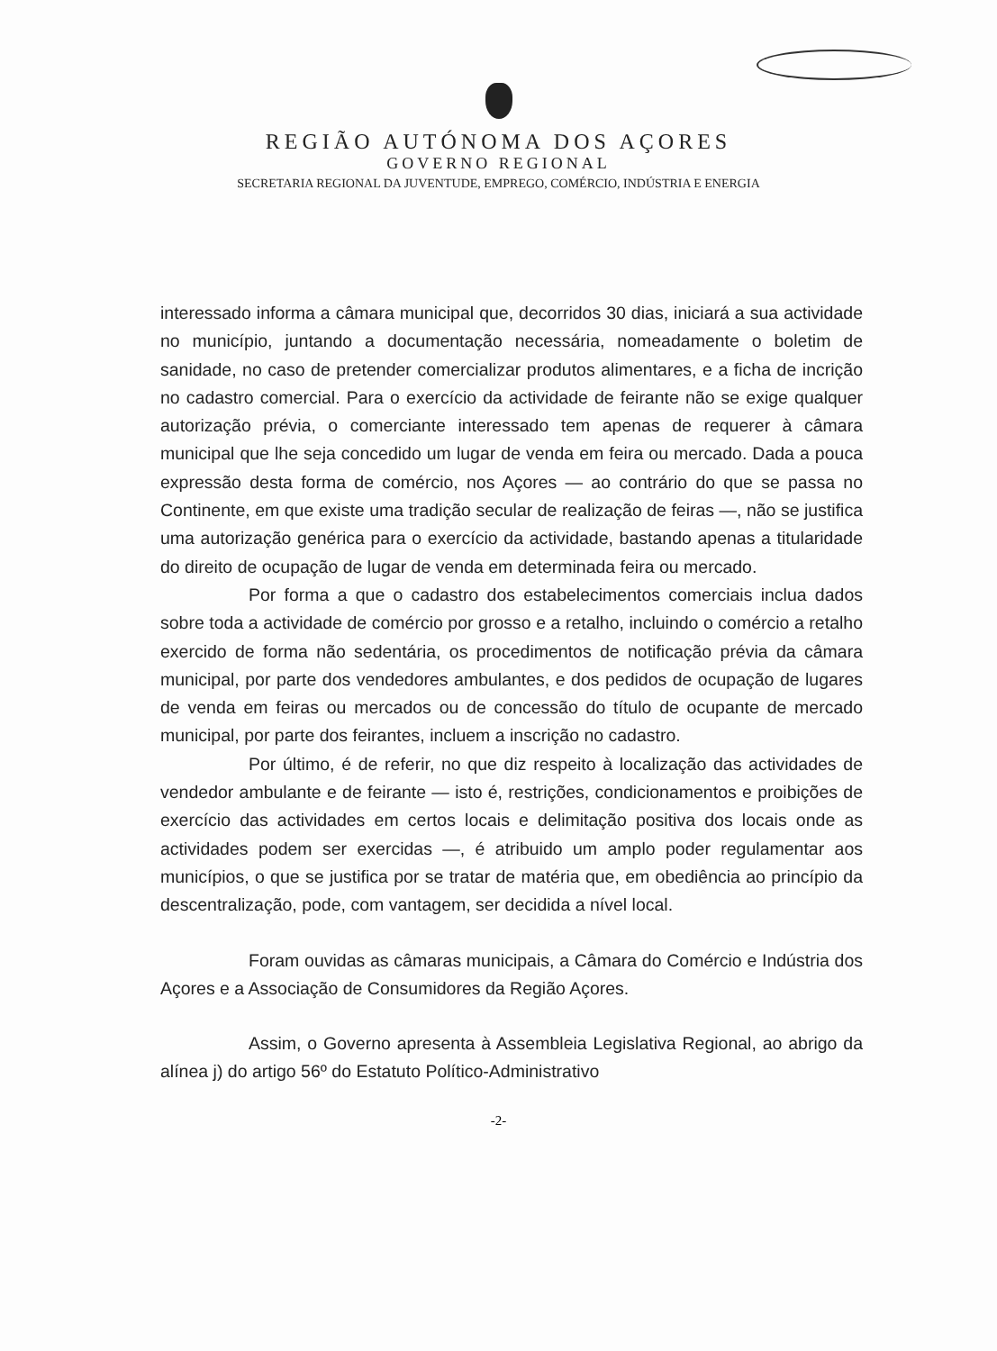REGIÃO AUTÓNOMA DOS AÇORES
GOVERNO REGIONAL
SECRETARIA REGIONAL DA JUVENTUDE, EMPREGO, COMÉRCIO, INDÚSTRIA E ENERGIA
interessado informa a câmara municipal que, decorridos 30 dias, iniciará a sua actividade no município, juntando a documentação necessária, nomeadamente o boletim de sanidade, no caso de pretender comercializar produtos alimentares, e a ficha de incrição no cadastro comercial. Para o exercício da actividade de feirante não se exige qualquer autorização prévia, o comerciante interessado tem apenas de requerer à câmara municipal que lhe seja concedido um lugar de venda em feira ou mercado. Dada a pouca expressão desta forma de comércio, nos Açores — ao contrário do que se passa no Continente, em que existe uma tradição secular de realização de feiras —, não se justifica uma autorização genérica para o exercício da actividade, bastando apenas a titularidade do direito de ocupação de lugar de venda em determinada feira ou mercado.
Por forma a que o cadastro dos estabelecimentos comerciais inclua dados sobre toda a actividade de comércio por grosso e a retalho, incluindo o comércio a retalho exercido de forma não sedentária, os procedimentos de notificação prévia da câmara municipal, por parte dos vendedores ambulantes, e dos pedidos de ocupação de lugares de venda em feiras ou mercados ou de concessão do título de ocupante de mercado municipal, por parte dos feirantes, incluem a inscrição no cadastro.
Por último, é de referir, no que diz respeito à localização das actividades de vendedor ambulante e de feirante — isto é, restrições, condicionamentos e proibições de exercício das actividades em certos locais e delimitação positiva dos locais onde as actividades podem ser exercidas —, é atribuido um amplo poder regulamentar aos municípios, o que se justifica por se tratar de matéria que, em obediência ao princípio da descentralização, pode, com vantagem, ser decidida a nível local.
Foram ouvidas as câmaras municipais, a Câmara do Comércio e Indústria dos Açores e a Associação de Consumidores da Região Açores.
Assim, o Governo apresenta à Assembleia Legislativa Regional, ao abrigo da alínea j) do artigo 56º do Estatuto Político-Administrativo
-2-